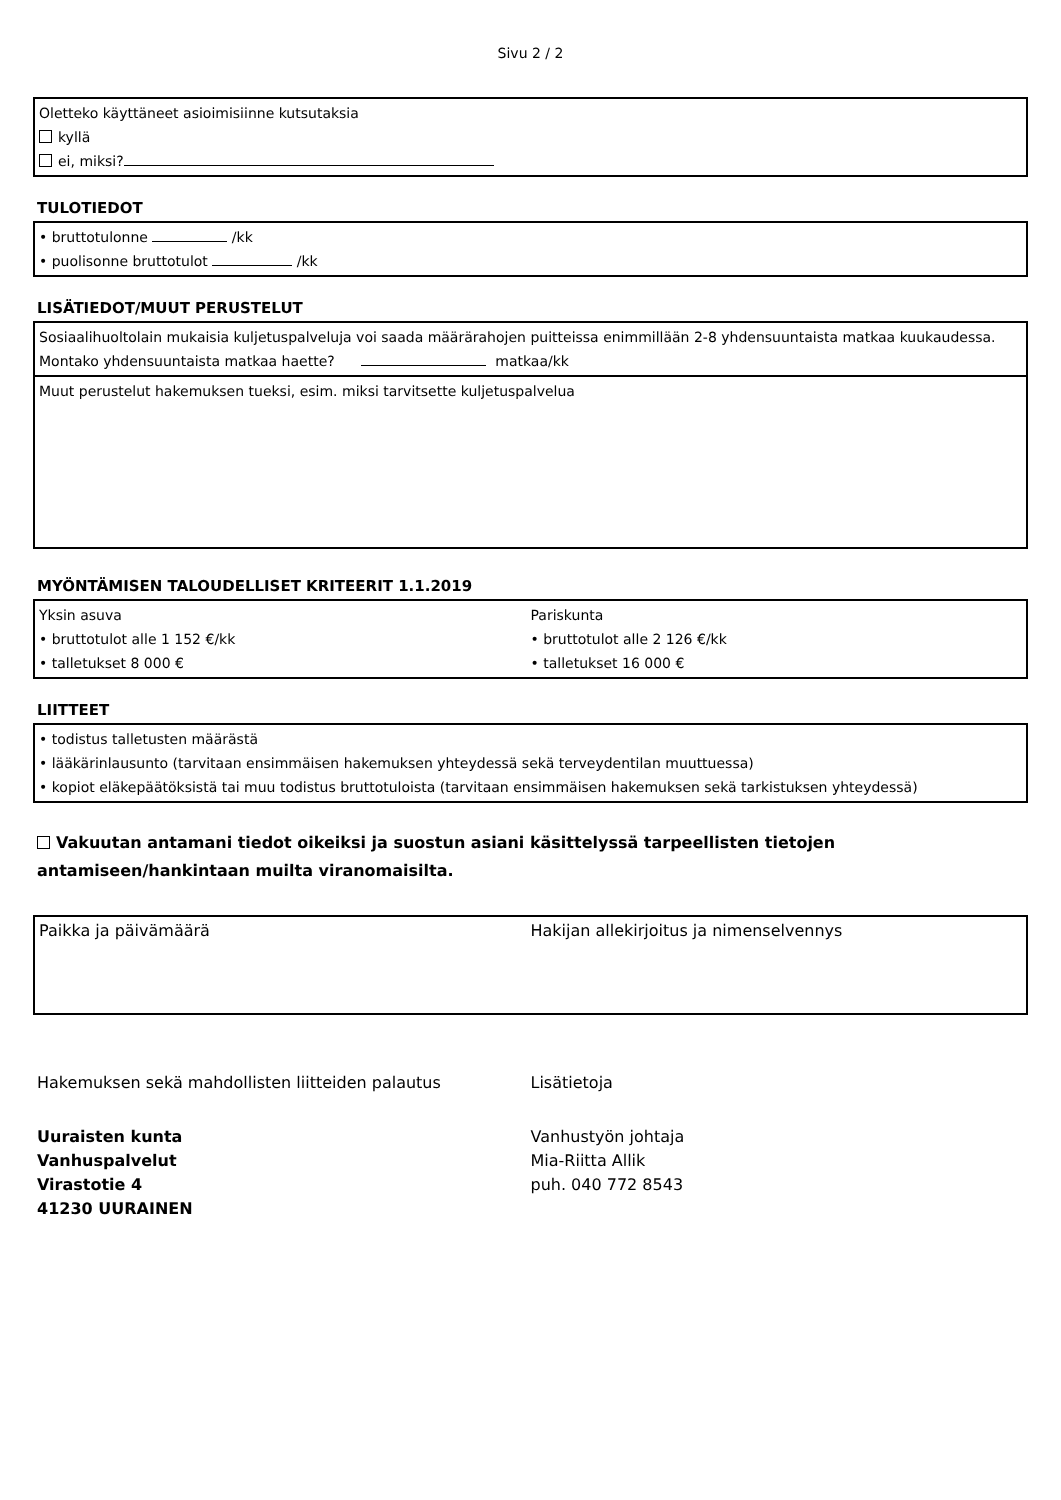Sivu 2 / 2
Oletteko käyttäneet asioimisiinne kutsutaksia
kyllä
ei, miksi?
TULOTIEDOT
• bruttotulonne /kk
• puolisonne bruttotulot /kk
LISÄTIEDOT/MUUT PERUSTELUT
Sosiaalihuoltolain mukaisia kuljetuspalveluja voi saada määrärahojen puitteissa enimmillään 2-8 yhdensuuntaista matkaa kuukaudessa.
Montako yhdensuuntaista matkaa haette? matkaa/kk
Muut perustelut hakemuksen tueksi, esim. miksi tarvitsette kuljetuspalvelua
MYÖNTÄMISEN TALOUDELLISET KRITEERIT 1.1.2019
Yksin asuva
• bruttotulot alle 1 152 €/kk
• talletukset 8 000 €
Pariskunta
• bruttotulot alle 2 126 €/kk
• talletukset 16 000 €
LIITTEET
• todistus talletusten määrästä
• lääkärinlausunto (tarvitaan ensimmäisen hakemuksen yhteydessä sekä terveydentilan muuttuessa)
• kopiot eläkepäätöksistä tai muu todistus bruttotuloista (tarvitaan ensimmäisen hakemuksen sekä tarkistuksen yhteydessä)
Vakuutan antamani tiedot oikeiksi ja suostun asiani käsittelyssä tarpeellisten tietojen antamiseen/hankintaan muilta viranomaisilta.
Paikka ja päivämäärä Hakijan allekirjoitus ja nimenselvennys
Hakemuksen sekä mahdollisten liitteiden palautus
Uuraisten kunta
Vanhuspalvelut
Virastotie 4
41230 UURAINEN
Lisätietoja
Vanhustyön johtaja
Mia-Riitta Allik
puh. 040 772 8543